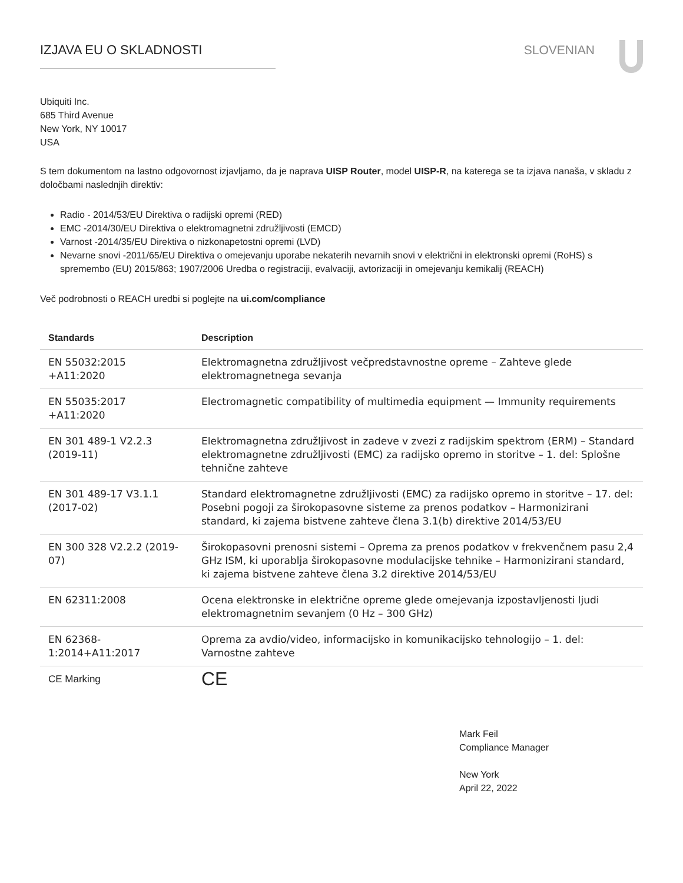IZJAVA EU O SKLADNOSTI SLOVENIAN
Ubiquiti Inc.
685 Third Avenue
New York, NY 10017
USA
S tem dokumentom na lastno odgovornost izjavljamo, da je naprava UISP Router, model UISP-R, na katerega se ta izjava nanaša, v skladu z določbami naslednjih direktiv:
Radio - 2014/53/EU Direktiva o radijski opremi (RED)
EMC -2014/30/EU Direktiva o elektromagnetni združljivosti (EMCD)
Varnost -2014/35/EU Direktiva o nizkonapetostni opremi (LVD)
Nevarne snovi -2011/65/EU Direktiva o omejevanju uporabe nekaterih nevarnih snovi v električni in elektronski opremi (RoHS) s spremembo (EU) 2015/863; 1907/2006 Uredba o registraciji, evalvaciji, avtorizaciji in omejevanju kemikalij (REACH)
Več podrobnosti o REACH uredbi si poglejte na ui.com/compliance
| Standards | Description |
| --- | --- |
| EN 55032:2015 +A11:2020 | Elektromagnetna združljivost večpredstavnostne opreme – Zahteve glede elektromagnetnega sevanja |
| EN 55035:2017 +A11:2020 | Electromagnetic compatibility of multimedia equipment — Immunity requirements |
| EN 301 489-1 V2.2.3 (2019-11) | Elektromagnetna združljivost in zadeve v zvezi z radijskim spektrom (ERM) – Standard elektromagnetne združljivosti (EMC) za radijsko opremo in storitve – 1. del: Splošne tehnične zahteve |
| EN 301 489-17 V3.1.1 (2017-02) | Standard elektromagnetne združljivosti (EMC) za radijsko opremo in storitve – 17. del: Posebni pogoji za širokopasovne sisteme za prenos podatkov – Harmonizirani standard, ki zajema bistvene zahteve člena 3.1(b) direktive 2014/53/EU |
| EN 300 328 V2.2.2 (2019-07) | Širokopasovni prenosni sistemi – Oprema za prenos podatkov v frekvenčnem pasu 2,4 GHz ISM, ki uporablja širokopasovne modulacijske tehnike – Harmonizirani standard, ki zajema bistvene zahteve člena 3.2 direktive 2014/53/EU |
| EN 62311:2008 | Ocena elektronske in električne opreme glede omejevanja izpostavljenosti ljudi elektromagnetnim sevanjem (0 Hz – 300 GHz) |
| EN 62368-1:2014+A11:2017 | Oprema za avdio/video, informacijsko in komunikacijsko tehnologijo – 1. del: Varnostne zahteve |
| CE Marking | CE |
Mark Feil
Compliance Manager
New York
April 22, 2022